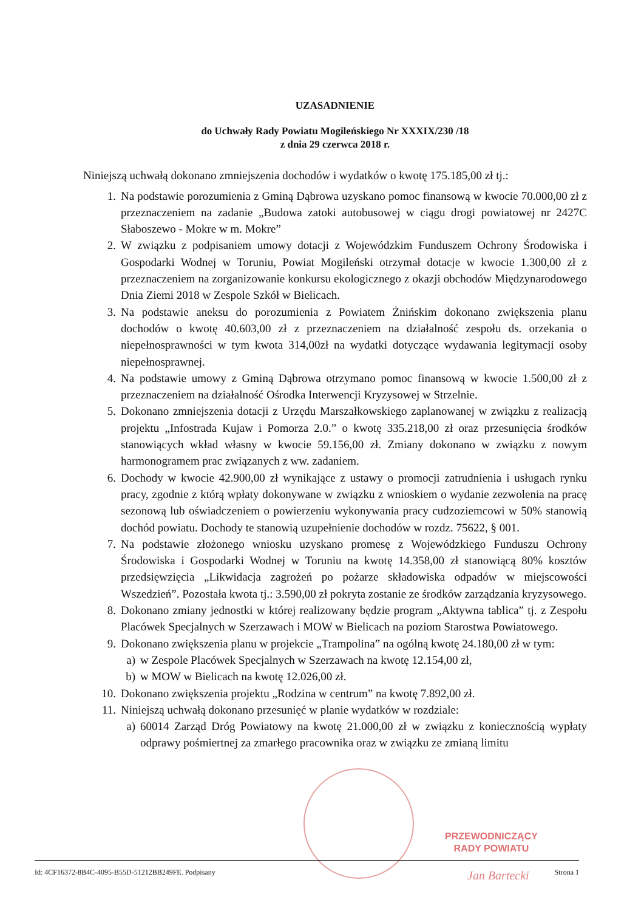UZASADNIENIE
do Uchwały Rady Powiatu Mogileńskiego Nr XXXIX/230 /18
z dnia 29 czerwca 2018 r.
Niniejszą uchwałą dokonano zmniejszenia dochodów i wydatków o kwotę 175.185,00 zł tj.:
1. Na podstawie porozumienia z Gminą Dąbrowa uzyskano pomoc finansową w kwocie 70.000,00 zł z przeznaczeniem na zadanie „Budowa zatoki autobusowej w ciągu drogi powiatowej nr 2427C Słaboszewo - Mokre w m. Mokre”
2. W związku z podpisaniem umowy dotacji z Wojewódzkim Funduszem Ochrony Środowiska i Gospodarki Wodnej w Toruniu, Powiat Mogileński otrzymał dotacje w kwocie 1.300,00 zł z przeznaczeniem na zorganizowanie konkursu ekologicznego z okazji obchodów Międzynarodowego Dnia Ziemi 2018 w Zespole Szkół w Bielicach.
3. Na podstawie aneksu do porozumienia z Powiatem Żnińskim dokonano zwiększenia planu dochodów o kwotę 40.603,00 zł z przeznaczeniem na działalność zespołu ds. orzekania o niepełnosprawności w tym kwota 314,00zł na wydatki dotyczące wydawania legitymacji osoby niepełnosprawnej.
4. Na podstawie umowy z Gminą Dąbrowa otrzymano pomoc finansową w kwocie 1.500,00 zł z przeznaczeniem na działalność Ośrodka Interwencji Kryzysowej w Strzelnie.
5. Dokonano zmniejszenia dotacji z Urzędu Marszałkowskiego zaplanowanej w związku z realizacją projektu „Infostrada Kujaw i Pomorza 2.0.” o kwotę 335.218,00 zł oraz przesunięcia środków stanowiących wkład własny w kwocie 59.156,00 zł. Zmiany dokonano w związku z nowym harmonogramem prac związanych z ww. zadaniem.
6. Dochody w kwocie 42.900,00 zł wynikające z ustawy o promocji zatrudnienia i usługach rynku pracy, zgodnie z którą wpłaty dokonywane w związku z wnioskiem o wydanie zezwolenia na pracę sezonową lub oświadczeniem o powierzeniu wykonywania pracy cudzoziemcowi w 50% stanowią dochód powiatu. Dochody te stanowią uzupełnienie dochodów w rozdz. 75622, § 001.
7. Na podstawie złożonego wniosku uzyskano promesę z Wojewódzkiego Funduszu Ochrony Środowiska i Gospodarki Wodnej w Toruniu na kwotę 14.358,00 zł stanowiącą 80% kosztów przedsięwzięcia „Likwidacja zagrożeń po pożarze składowiska odpadów w miejscowości Wszedzień”. Pozostała kwota tj.: 3.590,00 zł pokryta zostanie ze środków zarządzania kryzysowego.
8. Dokonano zmiany jednostki w której realizowany będzie program „Aktywna tablica” tj. z Zespołu Placówek Specjalnych w Szerzawach i MOW w Bielicach na poziom Starostwa Powiatowego.
9. Dokonano zwiększenia planu w projekcie „Trampolina” na ogólną kwotę 24.180,00 zł w tym:
a) w Zespole Placówek Specjalnych w Szerzawach na kwotę 12.154,00 zł,
b) w MOW w Bielicach na kwotę 12.026,00 zł.
10. Dokonano zwiększenia projektu „Rodzina w centrum” na kwotę 7.892,00 zł.
11. Niniejszą uchwałą dokonano przesunięć w planie wydatków w rozdziale:
a) 60014 Zarząd Dróg Powiatowy na kwotę 21.000,00 zł w związku z koniecznością wypłaty odprawy pośmiertnej za zmarłego pracownika oraz w związku ze zmianą limitu
PRZEWODNICZĄCY
RADY POWIATU
Jan Bartecki
Id: 4CF16372-8B4C-4095-B55D-51212BB249FE. Podpisany Strona 1